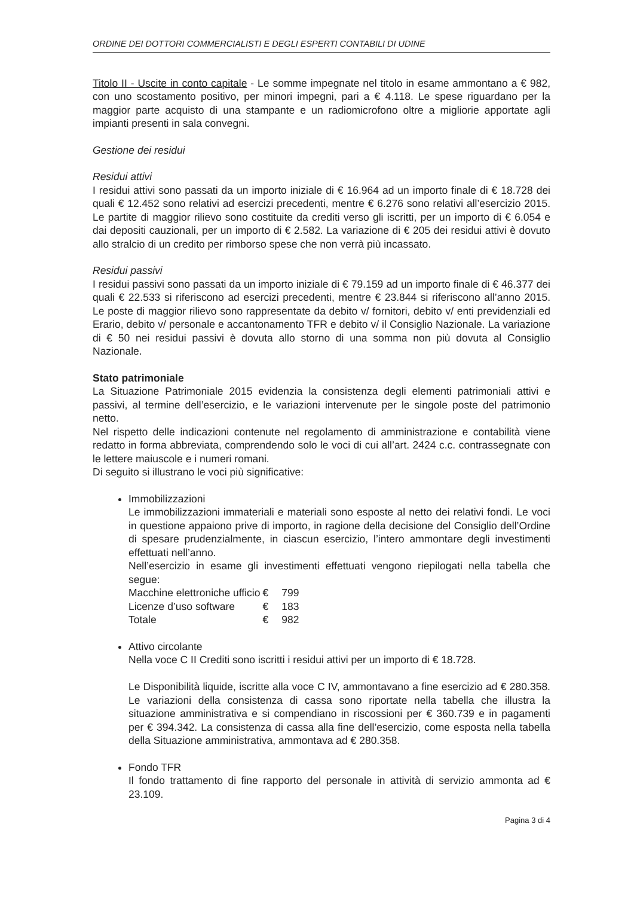ORDINE DEI DOTTORI COMMERCIALISTI E DEGLI ESPERTI CONTABILI DI UDINE
Titolo II - Uscite in conto capitale - Le somme impegnate nel titolo in esame ammontano a € 982, con uno scostamento positivo, per minori impegni, pari a € 4.118. Le spese riguardano per la maggior parte acquisto di una stampante e un radiomicrofono oltre a migliorie apportate agli impianti presenti in sala convegni.
Gestione dei residui
Residui attivi
I residui attivi sono passati da un importo iniziale di € 16.964 ad un importo finale di € 18.728 dei quali € 12.452 sono relativi ad esercizi precedenti, mentre € 6.276 sono relativi all’esercizio 2015. Le partite di maggior rilievo sono costituite da crediti verso gli iscritti, per un importo di € 6.054 e dai depositi cauzionali, per un importo di € 2.582. La variazione di € 205 dei residui attivi è dovuto allo stralcio di un credito per rimborso spese che non verrà più incassato.
Residui passivi
I residui passivi sono passati da un importo iniziale di € 79.159 ad un importo finale di € 46.377 dei quali € 22.533 si riferiscono ad esercizi precedenti, mentre € 23.844 si riferiscono all’anno 2015. Le poste di maggior rilievo sono rappresentate da debito v/ fornitori, debito v/ enti previdenziali ed Erario, debito v/ personale e accantonamento TFR e debito v/ il Consiglio Nazionale. La variazione di € 50 nei residui passivi è dovuta allo storno di una somma non più dovuta al Consiglio Nazionale.
Stato patrimoniale
La Situazione Patrimoniale 2015 evidenzia la consistenza degli elementi patrimoniali attivi e passivi, al termine dell’esercizio, e le variazioni intervenute per le singole poste del patrimonio netto.
Nel rispetto delle indicazioni contenute nel regolamento di amministrazione e contabilità viene redatto in forma abbreviata, comprendendo solo le voci di cui all’art. 2424 c.c. contrassegnate con le lettere maiuscole e i numeri romani.
Di seguito si illustrano le voci più significative:
Immobilizzazioni
Le immobilizzazioni immateriali e materiali sono esposte al netto dei relativi fondi. Le voci in questione appaiono prive di importo, in ragione della decisione del Consiglio dell’Ordine di spesare prudenzialmente, in ciascun esercizio, l’intero ammontare degli investimenti effettuati nell’anno.
Nell’esercizio in esame gli investimenti effettuati vengono riepilogati nella tabella che segue:
| Macchine elettroniche ufficio | € | 799 |
| Licenze d’uso software | € | 183 |
| Totale | € | 982 |
Attivo circolante
Nella voce C II Crediti sono iscritti i residui attivi per un importo di € 18.728.
Le Disponibilità liquide, iscritte alla voce C IV, ammontavano a fine esercizio ad € 280.358. Le variazioni della consistenza di cassa sono riportate nella tabella che illustra la situazione amministrativa e si compendiano in riscossioni per € 360.739 e in pagamenti per € 394.342. La consistenza di cassa alla fine dell’esercizio, come esposta nella tabella della Situazione amministrativa, ammontava ad € 280.358.
Fondo TFR
Il fondo trattamento di fine rapporto del personale in attività di servizio ammonta ad € 23.109.
Pagina 3 di 4